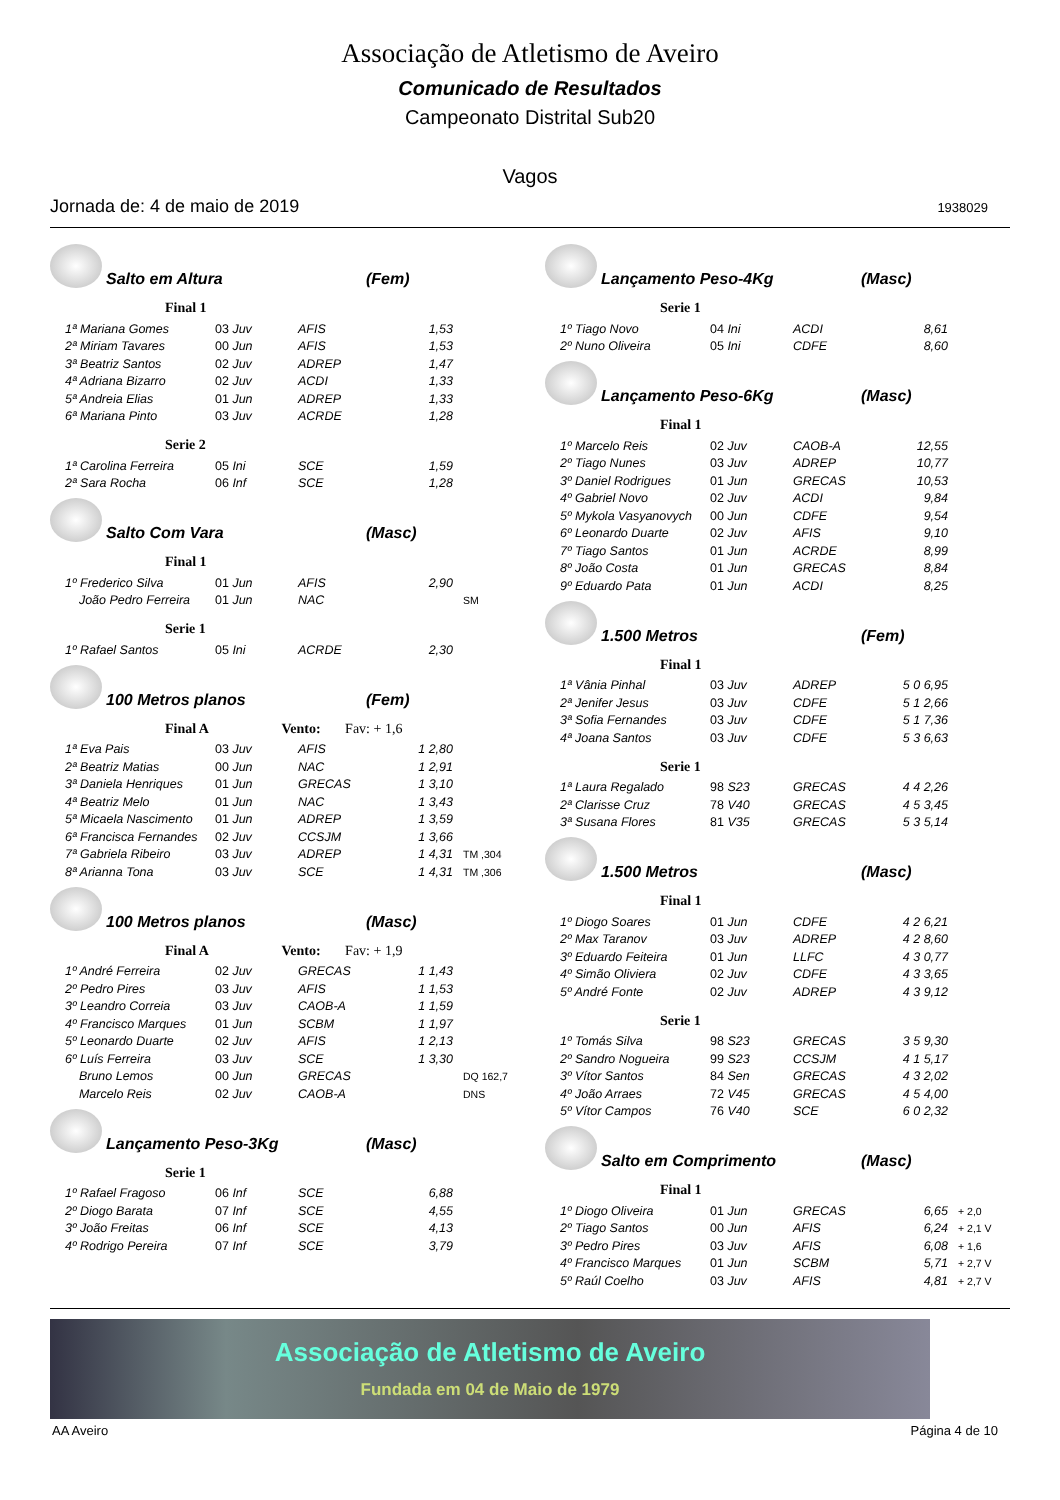Associação de Atletismo de Aveiro
Comunicado de Resultados
Campeonato Distrital Sub20
Vagos
Jornada de: 4 de maio de 2019 1938029
Salto em Altura (Fem)
Final 1
| 1ª Mariana Gomes | 03 Juv | AFIS | 1,53 | |
| 2ª Miriam Tavares | 00 Jun | AFIS | 1,53 | |
| 3ª Beatriz Santos | 02 Juv | ADREP | 1,47 | |
| 4ª Adriana Bizarro | 02 Juv | ACDI | 1,33 | |
| 5ª Andreia Elias | 01 Jun | ADREP | 1,33 | |
| 6ª Mariana Pinto | 03 Juv | ACRDE | 1,28 | |
Serie 2
| 1ª Carolina Ferreira | 05 Ini | SCE | 1,59 |
| 2ª Sara Rocha | 06 Inf | SCE | 1,28 |
Salto Com Vara (Masc)
Final 1
| 1º Frederico Silva | 01 Jun | AFIS | 2,90 | |
| João Pedro Ferreira | 01 Jun | NAC | | SM |
Serie 1
| 1º Rafael Santos | 05 Ini | ACRDE | 2,30 |
100 Metros planos (Fem)
Final A Vento: Fav: + 1,6
| 1ª Eva Pais | 03 Juv | AFIS | 1 2,80 | |
| 2ª Beatriz Matias | 00 Jun | NAC | 1 2,91 | |
| 3ª Daniela Henriques | 01 Jun | GRECAS | 1 3,10 | |
| 4ª Beatriz Melo | 01 Jun | NAC | 1 3,43 | |
| 5ª Micaela Nascimento | 01 Jun | ADREP | 1 3,59 | |
| 6ª Francisca Fernandes | 02 Juv | CCSJM | 1 3,66 | |
| 7ª Gabriela Ribeiro | 03 Juv | ADREP | 1 4,31 | TM ,304 |
| 8ª Arianna Tona | 03 Juv | SCE | 1 4,31 | TM ,306 |
100 Metros planos (Masc)
Final A Vento: Fav: + 1,9
| 1º André Ferreira | 02 Juv | GRECAS | 1 1,43 | |
| 2º Pedro Pires | 03 Juv | AFIS | 1 1,53 | |
| 3º Leandro Correia | 03 Juv | CAOB-A | 1 1,59 | |
| 4º Francisco Marques | 01 Jun | SCBM | 1 1,97 | |
| 5º Leonardo Duarte | 02 Juv | AFIS | 1 2,13 | |
| 6º Luís Ferreira | 03 Juv | SCE | 1 3,30 | |
| Bruno Lemos | 00 Jun | GRECAS | | DQ 162,7 |
| Marcelo Reis | 02 Juv | CAOB-A | | DNS |
Lançamento Peso-3Kg (Masc)
Serie 1
| 1º Rafael Fragoso | 06 Inf | SCE | 6,88 |
| 2º Diogo Barata | 07 Inf | SCE | 4,55 |
| 3º João Freitas | 06 Inf | SCE | 4,13 |
| 4º Rodrigo Pereira | 07 Inf | SCE | 3,79 |
Lançamento Peso-4Kg (Masc)
Serie 1
| 1º Tiago Novo | 04 Ini | ACDI | 8,61 |
| 2º Nuno Oliveira | 05 Ini | CDFE | 8,60 |
Lançamento Peso-6Kg (Masc)
Final 1
| 1º Marcelo Reis | 02 Juv | CAOB-A | 12,55 |
| 2º Tiago Nunes | 03 Juv | ADREP | 10,77 |
| 3º Daniel Rodrigues | 01 Jun | GRECAS | 10,53 |
| 4º Gabriel Novo | 02 Juv | ACDI | 9,84 |
| 5º Mykola Vasyanovych | 00 Jun | CDFE | 9,54 |
| 6º Leonardo Duarte | 02 Juv | AFIS | 9,10 |
| 7º Tiago Santos | 01 Jun | ACRDE | 8,99 |
| 8º João Costa | 01 Jun | GRECAS | 8,84 |
| 9º Eduardo Pata | 01 Jun | ACDI | 8,25 |
1.500 Metros (Fem)
Final 1
| 1ª Vânia Pinhal | 03 Juv | ADREP | 5 0 6,95 |
| 2ª Jenifer Jesus | 03 Juv | CDFE | 5 1 2,66 |
| 3ª Sofia Fernandes | 03 Juv | CDFE | 5 1 7,36 |
| 4ª Joana Santos | 03 Juv | CDFE | 5 3 6,63 |
Serie 1
| 1ª Laura Regalado | 98 S23 | GRECAS | 4 4 2,26 |
| 2ª Clarisse Cruz | 78 V40 | GRECAS | 4 5 3,45 |
| 3ª Susana Flores | 81 V35 | GRECAS | 5 3 5,14 |
1.500 Metros (Masc)
Final 1
| 1º Diogo Soares | 01 Jun | CDFE | 4 2 6,21 |
| 2º Max Taranov | 03 Juv | ADREP | 4 2 8,60 |
| 3º Eduardo Feiteira | 01 Jun | LLFC | 4 3 0,77 |
| 4º Simão Oliviera | 02 Juv | CDFE | 4 3 3,65 |
| 5º André Fonte | 02 Juv | ADREP | 4 3 9,12 |
Serie 1
| 1º Tomás Silva | 98 S23 | GRECAS | 3 5 9,30 |
| 2º Sandro Nogueira | 99 S23 | CCSJM | 4 1 5,17 |
| 3º Vítor Santos | 84 Sen | GRECAS | 4 3 2,02 |
| 4º João Arraes | 72 V45 | GRECAS | 4 5 4,00 |
| 5º Vítor Campos | 76 V40 | SCE | 6 0 2,32 |
Salto em Comprimento (Masc)
Final 1
| 1º Diogo Oliveira | 01 Jun | GRECAS | 6,65 | + 2,0 |
| 2º Tiago Santos | 00 Jun | AFIS | 6,24 | + 2,1 V |
| 3º Pedro Pires | 03 Juv | AFIS | 6,08 | + 1,6 |
| 4º Francisco Marques | 01 Jun | SCBM | 5,71 | + 2,7 V |
| 5º Raúl Coelho | 03 Juv | AFIS | 4,81 | + 2,7 V |
Associação de Atletismo de Aveiro
Fundada em 04 de Maio de 1979
AA Aveiro Página 4 de 10